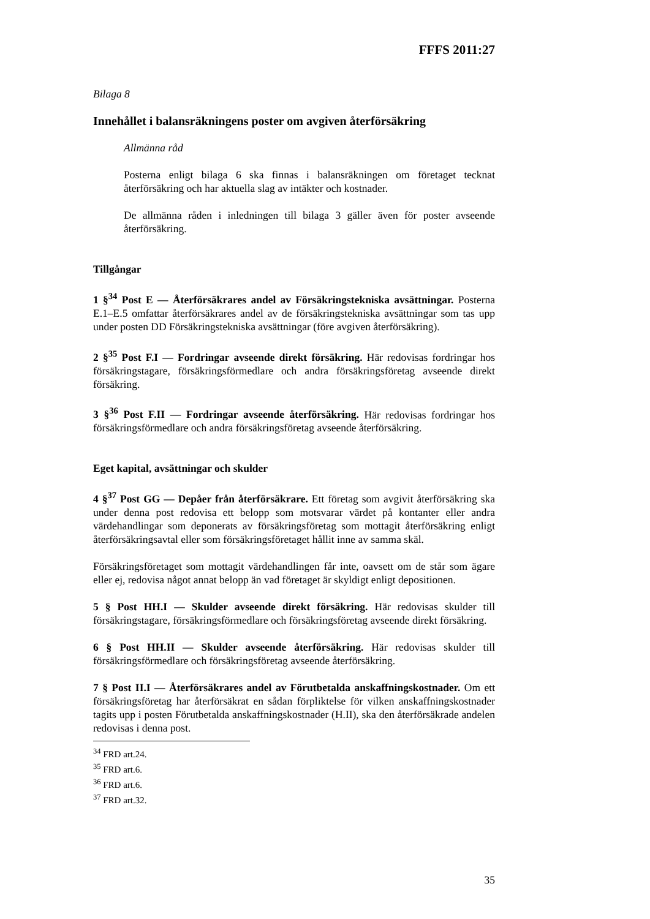FFFS 2011:27
Bilaga 8
Innehållet i balansräkningens poster om avgiven återförsäkring
Allmänna råd
Posterna enligt bilaga 6 ska finnas i balansräkningen om företaget tecknat återförsäkring och har aktuella slag av intäkter och kostnader.
De allmänna råden i inledningen till bilaga 3 gäller även för poster avseende återförsäkring.
Tillgångar
1 §<sup>34</sup> Post E — Återförsäkrares andel av Försäkringstekniska avsättningar. Posterna E.1–E.5 omfattar återförsäkrares andel av de försäkringstekniska avsättningar som tas upp under posten DD Försäkringstekniska avsättningar (före avgiven återförsäkring).
2 §<sup>35</sup> Post F.I — Fordringar avseende direkt försäkring. Här redovisas fordringar hos försäkringstagare, försäkringsförmedlare och andra försäkringsföretag avseende direkt försäkring.
3 §<sup>36</sup> Post F.II — Fordringar avseende återförsäkring. Här redovisas fordringar hos försäkringsförmedlare och andra försäkringsföretag avseende återförsäkring.
Eget kapital, avsättningar och skulder
4 §<sup>37</sup> Post GG — Depåer från återförsäkrare. Ett företag som avgivit återförsäkring ska under denna post redovisa ett belopp som motsvarar värdet på kontanter eller andra värdehandlingar som deponerats av försäkringsföretag som mottagit återförsäkring enligt återförsäkringsavtal eller som försäkringsföretaget hållit inne av samma skäl.
Försäkringsföretaget som mottagit värdehandlingen får inte, oavsett om de står som ägare eller ej, redovisa något annat belopp än vad företaget är skyldigt enligt depositionen.
5 § Post HH.I — Skulder avseende direkt försäkring. Här redovisas skulder till försäkringstagare, försäkringsförmedlare och försäkringsföretag avseende direkt försäkring.
6 § Post HH.II — Skulder avseende återförsäkring. Här redovisas skulder till försäkringsförmedlare och försäkringsföretag avseende återförsäkring.
7 § Post II.I — Återförsäkrares andel av Förutbetalda anskaffningskostnader. Om ett försäkringsföretag har återförsäkrat en sådan förpliktelse för vilken anskaffningskostnader tagits upp i posten Förutbetalda anskaffningskostnader (H.II), ska den återförsäkrade andelen redovisas i denna post.
<sup>34</sup> FRD art.24.
<sup>35</sup> FRD art.6.
<sup>36</sup> FRD art.6.
<sup>37</sup> FRD art.32.
35